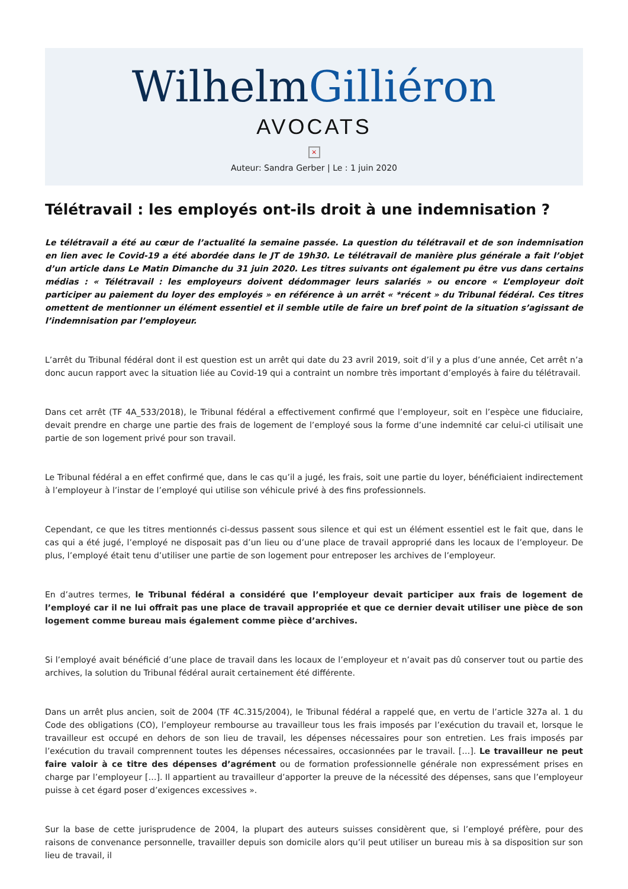WilhelmGilliéron
AVOCATS
×
Auteur: Sandra Gerber | Le : 1 juin 2020
Télétravail : les employés ont-ils droit à une indemnisation ?
Le télétravail a été au cœur de l’actualité la semaine passée. La question du télétravail et de son indemnisation en lien avec le Covid-19 a été abordée dans le JT de 19h30. Le télétravail de manière plus générale a fait l’objet d’un article dans Le Matin Dimanche du 31 juin 2020. Les titres suivants ont également pu être vus dans certains médias : « Télétravail : les employeurs doivent dédommager leurs salariés » ou encore « L’employeur doit participer au paiement du loyer des employés » en référence à un arrêt « *récent » du Tribunal fédéral. Ces titres omettent de mentionner un élément essentiel et il semble utile de faire un bref point de la situation s’agissant de l’indemnisation par l’employeur.
L’arrêt du Tribunal fédéral dont il est question est un arrêt qui date du 23 avril 2019, soit d’il y a plus d’une année, Cet arrêt n’a donc aucun rapport avec la situation liée au Covid-19 qui a contraint un nombre très important d’employés à faire du télétravail.
Dans cet arrêt (TF 4A_533/2018), le Tribunal fédéral a effectivement confirmé que l’employeur, soit en l’espèce une fiduciaire, devait prendre en charge une partie des frais de logement de l’employé sous la forme d’une indemnité car celui-ci utilisait une partie de son logement privé pour son travail.
Le Tribunal fédéral a en effet confirmé que, dans le cas qu’il a jugé, les frais, soit une partie du loyer, bénéficiaient indirectement à l’employeur à l’instar de l’employé qui utilise son véhicule privé à des fins professionnels.
Cependant, ce que les titres mentionnés ci-dessus passent sous silence et qui est un élément essentiel est le fait que, dans le cas qui a été jugé, l’employé ne disposait pas d’un lieu ou d’une place de travail approprié dans les locaux de l’employeur. De plus, l’employé était tenu d’utiliser une partie de son logement pour entreposer les archives de l’employeur.
En d’autres termes, le Tribunal fédéral a considéré que l’employeur devait participer aux frais de logement de l’employé car il ne lui offrait pas une place de travail appropriée et que ce dernier devait utiliser une pièce de son logement comme bureau mais également comme pièce d’archives.
Si l’employé avait bénéficié d’une place de travail dans les locaux de l’employeur et n’avait pas dû conserver tout ou partie des archives, la solution du Tribunal fédéral aurait certainement été différente.
Dans un arrêt plus ancien, soit de 2004 (TF 4C.315/2004), le Tribunal fédéral a rappelé que, en vertu de l’article 327a al. 1 du Code des obligations (CO), l’employeur rembourse au travailleur tous les frais imposés par l’exécution du travail et, lorsque le travailleur est occupé en dehors de son lieu de travail, les dépenses nécessaires pour son entretien. Les frais imposés par l’exécution du travail comprennent toutes les dépenses nécessaires, occasionnées par le travail. […]. Le travailleur ne peut faire valoir à ce titre des dépenses d’agrément ou de formation professionnelle générale non expressément prises en charge par l’employeur […]. Il appartient au travailleur d’apporter la preuve de la nécessité des dépenses, sans que l’employeur puisse à cet égard poser d’exigences excessives ».
Sur la base de cette jurisprudence de 2004, la plupart des auteurs suisses considèrent que, si l’employé préfère, pour des raisons de convenance personnelle, travailler depuis son domicile alors qu’il peut utiliser un bureau mis à sa disposition sur son lieu de travail, il